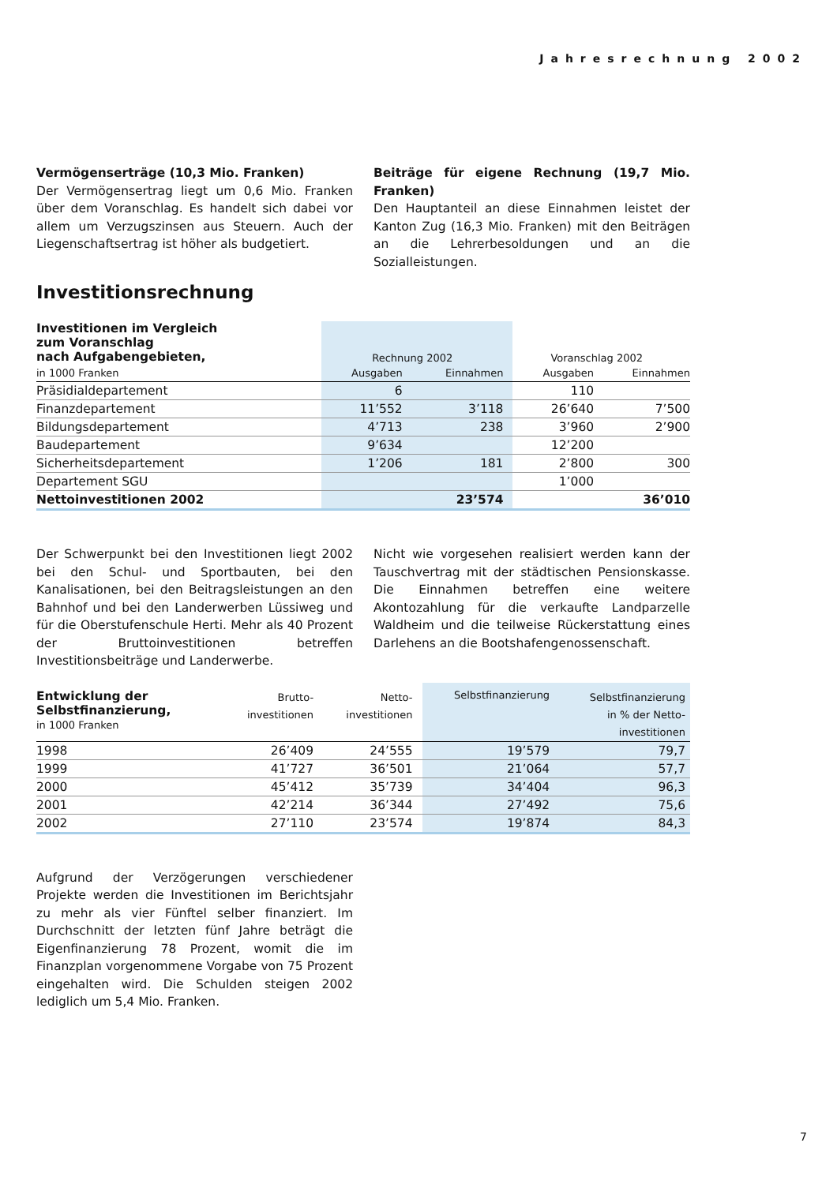Jahresrechnung 2002
Vermögenserträge (10,3 Mio. Franken)
Der Vermögensertrag liegt um 0,6 Mio. Franken über dem Voranschlag. Es handelt sich dabei vor allem um Verzugszinsen aus Steuern. Auch der Liegenschaftsertrag ist höher als budgetiert.
Beiträge für eigene Rechnung (19,7 Mio. Franken)
Den Hauptanteil an diese Einnahmen leistet der Kanton Zug (16,3 Mio. Franken) mit den Beiträgen an die Lehrerbesoldungen und an die Sozialleistungen.
Investitionsrechnung
| Investitionen im Vergleich zum Voranschlag nach Aufgabengebieten, | Rechnung 2002 | | Voranschlag 2002 | |
| --- | --- | --- | --- | --- |
| in 1000 Franken | Ausgaben | Einnahmen | Ausgaben | Einnahmen |
| Präsidialdepartement | 6 | | 110 | |
| Finanzdepartement | 11’552 | 3’118 | 26’640 | 7’500 |
| Bildungsdepartement | 4’713 | 238 | 3’960 | 2’900 |
| Baudepartement | 9’634 | | 12’200 | |
| Sicherheitsdepartement | 1’206 | 181 | 2’800 | 300 |
| Departement SGU | | | 1’000 | |
| Nettoinvestitionen 2002 | | 23’574 | | 36’010 |
Der Schwerpunkt bei den Investitionen liegt 2002 bei den Schul- und Sportbauten, bei den Kanalisationen, bei den Beitragsleistungen an den Bahnhof und bei den Landerwerben Lüssiweg und für die Oberstufenschule Herti. Mehr als 40 Prozent der Bruttoinvestitionen betreffen Investitionsbeiträge und Landerwerbe.
Nicht wie vorgesehen realisiert werden kann der Tauschvertrag mit der städtischen Pensionskasse. Die Einnahmen betreffen eine weitere Akontozahlung für die verkaufte Landparzelle Waldheim und die teilweise Rückerstattung eines Darlehens an die Bootshafengenossenschaft.
| Entwicklung der Selbstfinanzierung, in 1000 Franken | Brutto- investitionen | Netto- investitionen | Selbstfinanzierung | Selbstfinanzierung in % der Netto- investitionen |
| --- | --- | --- | --- | --- |
| 1998 | 26’409 | 24’555 | 19’579 | 79,7 |
| 1999 | 41’727 | 36’501 | 21’064 | 57,7 |
| 2000 | 45’412 | 35’739 | 34’404 | 96,3 |
| 2001 | 42’214 | 36’344 | 27’492 | 75,6 |
| 2002 | 27’110 | 23’574 | 19’874 | 84,3 |
Aufgrund der Verzögerungen verschiedener Projekte werden die Investitionen im Berichtsjahr zu mehr als vier Fünftel selber finanziert. Im Durchschnitt der letzten fünf Jahre beträgt die Eigenfinanzierung 78 Prozent, womit die im Finanzplan vorgenommene Vorgabe von 75 Prozent eingehalten wird. Die Schulden steigen 2002 lediglich um 5,4 Mio. Franken.
7